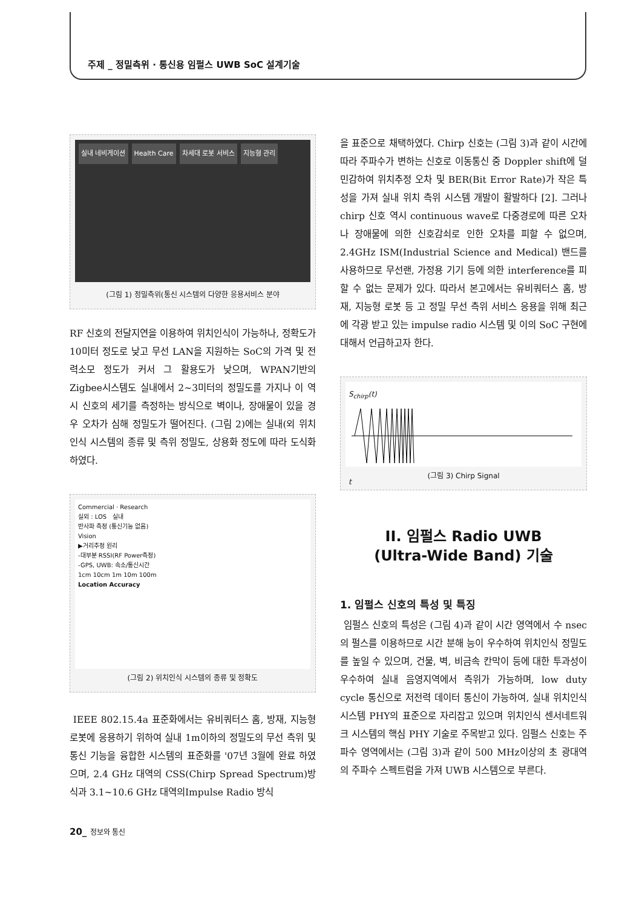주제 _ 정밀측위 · 통신용 임펄스 UWB SoC 설계기술
실내 네비게이션 Health Care 차세대 로봇 서비스 지능형 관리
(그림 1) 정밀측위(통신 시스템의 다양한 응용서비스 분야
RF 신호의 전달지연을 이용하여 위치인식이 가능하나, 정확도가 10미터 정도로 낮고 무선 LAN을 지원하는 SoC의 가격 및 전력소모 정도가 커서 그 활용도가 낮으며, WPAN기반의 Zigbee시스템도 실내에서 2~3미터의 정밀도를 가지나 이 역시 신호의 세기를 측정하는 방식으로 벽이나, 장애물이 있을 경우 오차가 심해 정밀도가 떨어진다. (그림 2)에는 실내(외 위치인식 시스템의 종류 및 측위 정밀도, 상용화 정도에 따라 도식화 하였다.
Commercial · Research
실외 : LOS 실내
반사파 측정 (통신기능 없음)
Vision
▶거리추정 원리
-대부분 RSSI(RF Power측정)
-GPS, UWB: 속소/통신시간
1cm 10cm 1m 10m 100m
Location Accuracy
(그림 2) 위치인식 시스템의 종류 및 정확도
IEEE 802.15.4a 표준화에서는 유비쿼터스 홈, 방재, 지능형 로봇에 응용하기 위하여 실내 1m이하의 정밀도의 무선 측위 및 통신 기능을 융합한 시스템의 표준화를 '07년 3월에 완료 하였으며, 2.4 GHz 대역의 CSS(Chirp Spread Spectrum)방식과 3.1~10.6 GHz 대역의Impulse Radio 방식
을 표준으로 채택하였다. Chirp 신호는 (그림 3)과 같이 시간에 따라 주파수가 변하는 신호로 이동통신 중 Doppler shift에 덜 민감하여 위치추정 오차 및 BER(Bit Error Rate)가 작은 특성을 가져 실내 위치 측위 시스템 개발이 활발하다 [2]. 그러나 chirp 신호 역시 continuous wave로 다중경로에 따른 오차나 장애물에 의한 신호감쇠로 인한 오차를 피할 수 없으며, 2.4GHz ISM(Industrial Science and Medical) 밴드를 사용하므로 무선랜, 가정용 기기 등에 의한 interference를 피할 수 없는 문제가 있다. 따라서 본고에서는 유비쿼터스 홈, 방재, 지능형 로봇 등 고 정밀 무선 측위 서비스 응용을 위해 최근에 각광 받고 있는 impulse radio 시스템 및 이의 SoC 구현에 대해서 언급하고자 한다.
S<sub>chirp</sub>(t) t
(그림 3) Chirp Signal
II. 임펄스 Radio UWB
(Ultra-Wide Band) 기술
1. 임펄스 신호의 특성 및 특징
임펄스 신호의 특성은 (그림 4)과 같이 시간 영역에서 수 nsec의 펄스를 이용하므로 시간 분해 능이 우수하여 위치인식 정밀도를 높일 수 있으며, 건물, 벽, 비금속 칸막이 등에 대한 투과성이 우수하여 실내 음영지역에서 측위가 가능하며, low duty cycle 통신으로 저전력 데이터 통신이 가능하여, 실내 위치인식 시스템 PHY의 표준으로 자리잡고 있으며 위치인식 센서네트워크 시스템의 핵심 PHY 기술로 주목받고 있다. 임펄스 신호는 주파수 영역에서는 (그림 3)과 같이 500 MHz이상의 초 광대역의 주파수 스펙트럼을 가져 UWB 시스템으로 부른다.
20_ 정보와 통신